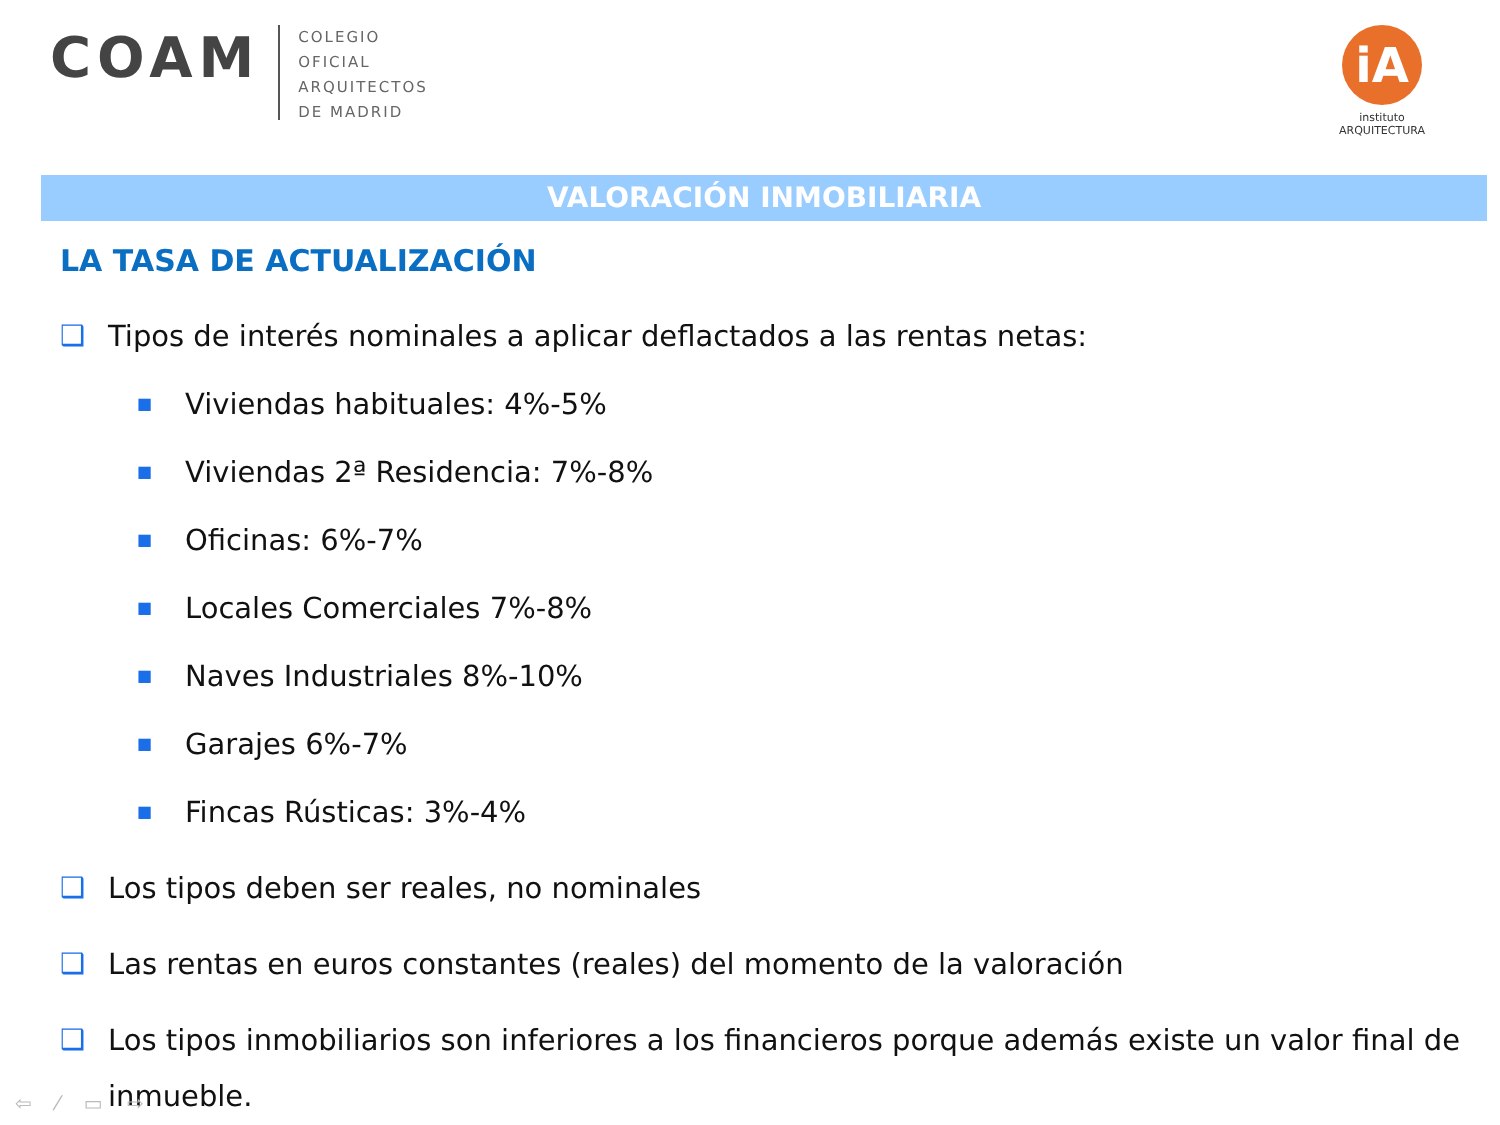COAM
COLEGIO
OFICIAL
ARQUITECTOS
DE MADRID
iA
instituto
ARQUITECTURA
VALORACIÓN INMOBILIARIA
LA TASA DE ACTUALIZACIÓN
❑ Tipos de interés nominales a aplicar deflactados a las rentas netas:
■ Viviendas habituales: 4%-5%
■ Viviendas 2ª Residencia: 7%-8%
■ Oficinas: 6%-7%
■ Locales Comerciales 7%-8%
■ Naves Industriales 8%-10%
■ Garajes 6%-7%
■ Fincas Rústicas: 3%-4%
❑ Los tipos deben ser reales, no nominales
❑ Las rentas en euros constantes (reales) del momento de la valoración
❑ Los tipos inmobiliarios son inferiores a los financieros porque además existe un valor final de inmueble.
⇦ ⁄ ▭ ⇨